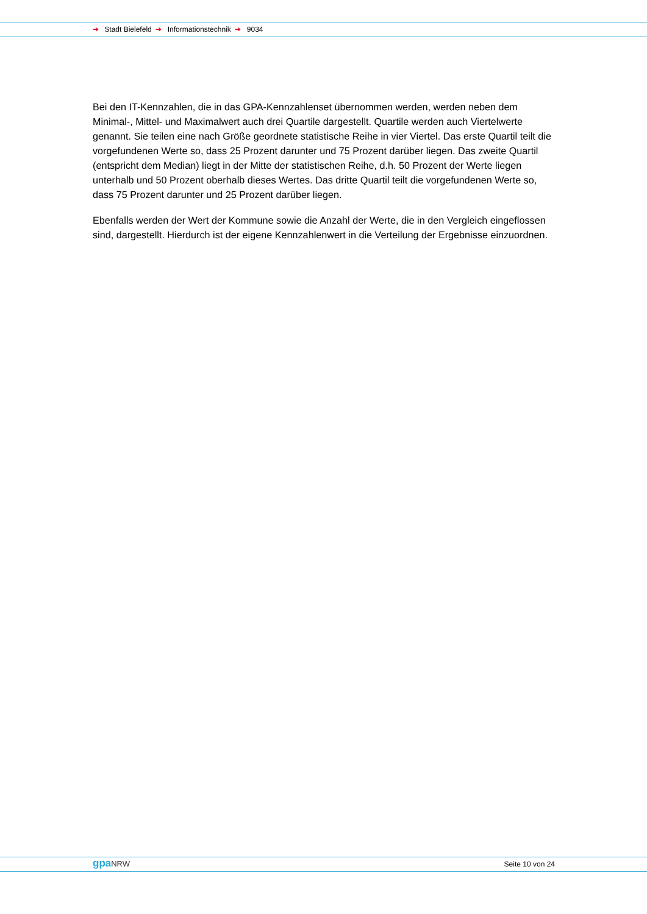➔ Stadt Bielefeld ➔ Informationstechnik ➔ 9034
Bei den IT-Kennzahlen, die in das GPA-Kennzahlenset übernommen werden, werden neben dem Minimal-, Mittel- und Maximalwert auch drei Quartile dargestellt. Quartile werden auch Viertelwerte genannt. Sie teilen eine nach Größe geordnete statistische Reihe in vier Viertel. Das erste Quartil teilt die vorgefundenen Werte so, dass 25 Prozent darunter und 75 Prozent darüber liegen. Das zweite Quartil (entspricht dem Median) liegt in der Mitte der statistischen Reihe, d.h. 50 Prozent der Werte liegen unterhalb und 50 Prozent oberhalb dieses Wertes. Das dritte Quartil teilt die vorgefundenen Werte so, dass 75 Prozent darunter und 25 Prozent darüber liegen.
Ebenfalls werden der Wert der Kommune sowie die Anzahl der Werte, die in den Vergleich eingeflossen sind, dargestellt. Hierdurch ist der eigene Kennzahlenwert in die Verteilung der Ergebnisse einzuordnen.
gpaNRW
Seite 10 von 24